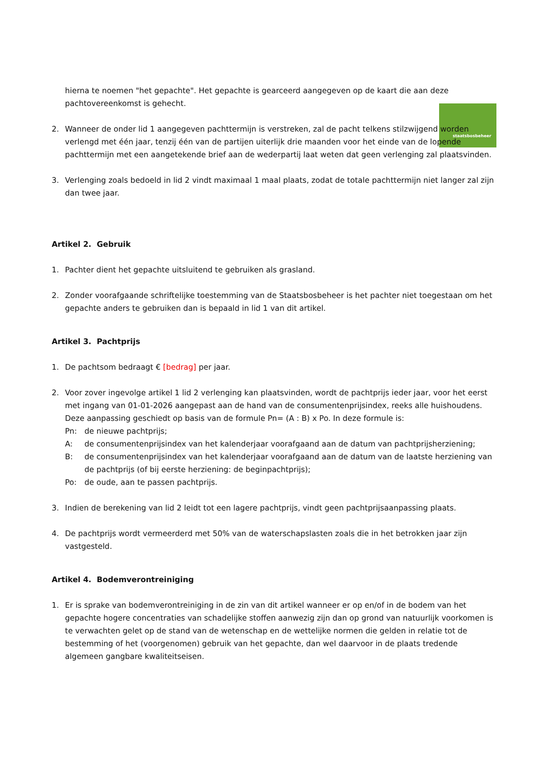staatsbosbeheer
hierna te noemen "het gepachte". Het gepachte is gearceerd aangegeven op de kaart die aan deze pachtovereenkomst is gehecht.
2. Wanneer de onder lid 1 aangegeven pachttermijn is verstreken, zal de pacht telkens stilzwijgend worden verlengd met één jaar, tenzij één van de partijen uiterlijk drie maanden voor het einde van de lopende pachttermijn met een aangetekende brief aan de wederpartij laat weten dat geen verlenging zal plaatsvinden.
3. Verlenging zoals bedoeld in lid 2 vindt maximaal 1 maal plaats, zodat de totale pachttermijn niet langer zal zijn dan twee jaar.
Artikel 2. Gebruik
1. Pachter dient het gepachte uitsluitend te gebruiken als grasland.
2. Zonder voorafgaande schriftelijke toestemming van de Staatsbosbeheer is het pachter niet toegestaan om het gepachte anders te gebruiken dan is bepaald in lid 1 van dit artikel.
Artikel 3. Pachtprijs
1. De pachtsom bedraagt € [bedrag] per jaar.
2. Voor zover ingevolge artikel 1 lid 2 verlenging kan plaatsvinden, wordt de pachtprijs ieder jaar, voor het eerst met ingang van 01-01-2026 aangepast aan de hand van de consumentenprijsindex, reeks alle huishoudens. Deze aanpassing geschiedt op basis van de formule Pn= (A : B) x Po. In deze formule is:
Pn: de nieuwe pachtprijs;
A: de consumentenprijsindex van het kalenderjaar voorafgaand aan de datum van pachtprijsherziening;
B: de consumentenprijsindex van het kalenderjaar voorafgaand aan de datum van de laatste herziening van de pachtprijs (of bij eerste herziening: de beginpachtprijs);
Po: de oude, aan te passen pachtprijs.
3. Indien de berekening van lid 2 leidt tot een lagere pachtprijs, vindt geen pachtprijsaanpassing plaats.
4. De pachtprijs wordt vermeerderd met 50% van de waterschapslasten zoals die in het betrokken jaar zijn vastgesteld.
Artikel 4. Bodemverontreiniging
1. Er is sprake van bodemverontreiniging in de zin van dit artikel wanneer er op en/of in de bodem van het gepachte hogere concentraties van schadelijke stoffen aanwezig zijn dan op grond van natuurlijk voorkomen is te verwachten gelet op de stand van de wetenschap en de wettelijke normen die gelden in relatie tot de bestemming of het (voorgenomen) gebruik van het gepachte, dan wel daarvoor in de plaats tredende algemeen gangbare kwaliteitseisen.